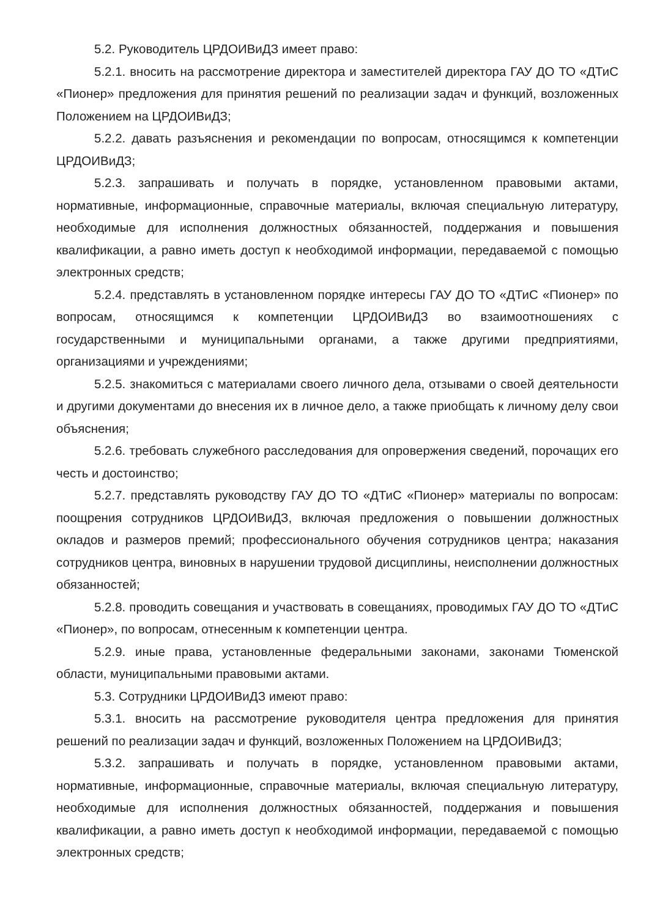5.2. Руководитель ЦРДОИВиДЗ имеет право:
5.2.1. вносить на рассмотрение директора и заместителей директора ГАУ ДО ТО «ДТиС «Пионер» предложения для принятия решений по реализации задач и функций, возложенных Положением на ЦРДОИВиДЗ;
5.2.2. давать разъяснения и рекомендации по вопросам, относящимся к компетенции ЦРДОИВиДЗ;
5.2.3. запрашивать и получать в порядке, установленном правовыми актами, нормативные, информационные, справочные материалы, включая специальную литературу, необходимые для исполнения должностных обязанностей, поддержания и повышения квалификации, а равно иметь доступ к необходимой информации, передаваемой с помощью электронных средств;
5.2.4. представлять в установленном порядке интересы ГАУ ДО ТО «ДТиС «Пионер» по вопросам, относящимся к компетенции ЦРДОИВиДЗ во взаимоотношениях с государственными и муниципальными органами, а также другими предприятиями, организациями и учреждениями;
5.2.5. знакомиться с материалами своего личного дела, отзывами о своей деятельности и другими документами до внесения их в личное дело, а также приобщать к личному делу свои объяснения;
5.2.6. требовать служебного расследования для опровержения сведений, порочащих его честь и достоинство;
5.2.7. представлять руководству ГАУ ДО ТО «ДТиС «Пионер» материалы по вопросам: поощрения сотрудников ЦРДОИВиДЗ, включая предложения о повышении должностных окладов и размеров премий; профессионального обучения сотрудников центра; наказания сотрудников центра, виновных в нарушении трудовой дисциплины, неисполнении должностных обязанностей;
5.2.8. проводить совещания и участвовать в совещаниях, проводимых ГАУ ДО ТО «ДТиС «Пионер», по вопросам, отнесенным к компетенции центра.
5.2.9. иные права, установленные федеральными законами, законами Тюменской области, муниципальными правовыми актами.
5.3. Сотрудники ЦРДОИВиДЗ имеют право:
5.3.1. вносить на рассмотрение руководителя центра предложения для принятия решений по реализации задач и функций, возложенных Положением на ЦРДОИВиДЗ;
5.3.2. запрашивать и получать в порядке, установленном правовыми актами, нормативные, информационные, справочные материалы, включая специальную литературу, необходимые для исполнения должностных обязанностей, поддержания и повышения квалификации, а равно иметь доступ к необходимой информации, передаваемой с помощью электронных средств;